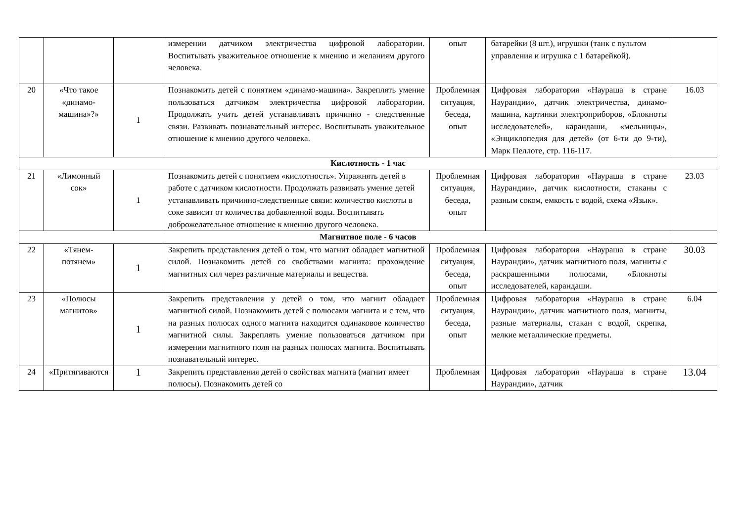| | | | измерении датчиком электричества цифровой лаборатории. Воспитывать уважительное отношение к мнению и желаниям другого человека. | опыт | батарейки (8 шт.), игрушки (танк с пультом управления и игрушка с 1 батарейкой). | |
| 20 | «Что такое «динамо-машина»?» | 1 | Познакомить детей с понятием «динамо-машина». Закреплять умение пользоваться датчиком электричества цифровой лаборатории. Продолжать учить детей устанавливать причинно - следственные связи. Развивать познавательный интерес. Воспитывать уважительное отношение к мнению другого человека. | Проблемная ситуация, беседа, опыт | Цифровая лаборатория «Наураша в стране Наурандии», датчик электричества, динамо-машина, картинки электроприборов, «Блокноты исследователей», карандаши, «мельницы», «Энциклопедия для детей» (от 6-ти до 9-ти), Марк Пеллоте, стр. 116-117. | 16.03 |
| Кислотность - 1 час | | | | | | |
| 21 | «Лимонный сок» | 1 | Познакомить детей с понятием «кислотность». Упражнять детей в работе с датчиком кислотности. Продолжать развивать умение детей устанавливать причинно-следственные связи: количество кислоты в соке зависит от количества добавленной воды. Воспитывать доброжелательное отношение к мнению другого человека. | Проблемная ситуация, беседа, опыт | Цифровая лаборатория «Наураша в стране Наурандии», датчик кислотности, стаканы с разным соком, емкость с водой, схема «Язык». | 23.03 |
| Магнитное поле - 6 часов | | | | | | |
| 22 | «Тянем-потянем» | 1 | Закрепить представления детей о том, что магнит обладает магнитной силой. Познакомить детей со свойствами магнита: прохождение магнитных сил через различные материалы и вещества. | Проблемная ситуация, беседа, опыт | Цифровая лаборатория «Наураша в стране Наурандии», датчик магнитного поля, магниты с раскрашенными полюсами, «Блокноты исследователей, карандаши. | 30.03 |
| 23 | «Полюсы магнитов» | 1 | Закрепить представления у детей о том, что магнит обладает магнитной силой. Познакомить детей с полюсами магнита и с тем, что на разных полюсах одного магнита находится одинаковое количество магнитной силы. Закреплять умение пользоваться датчиком при измерении магнитного поля на разных полюсах магнита. Воспитывать познавательный интерес. | Проблемная ситуация, беседа, опыт | Цифровая лаборатория «Наураша в стране Наурандии», датчик магнитного поля, магниты, разные материалы, стакан с водой, скрепка, мелкие металлические предметы. | 6.04 |
| 24 | «Притягиваются | 1 | Закрепить представления детей о свойствах магнита (магнит имеет полюсы). Познакомить детей со | Проблемная | Цифровая лаборатория «Наураша в стране Наурандии», датчик | 13.04 |